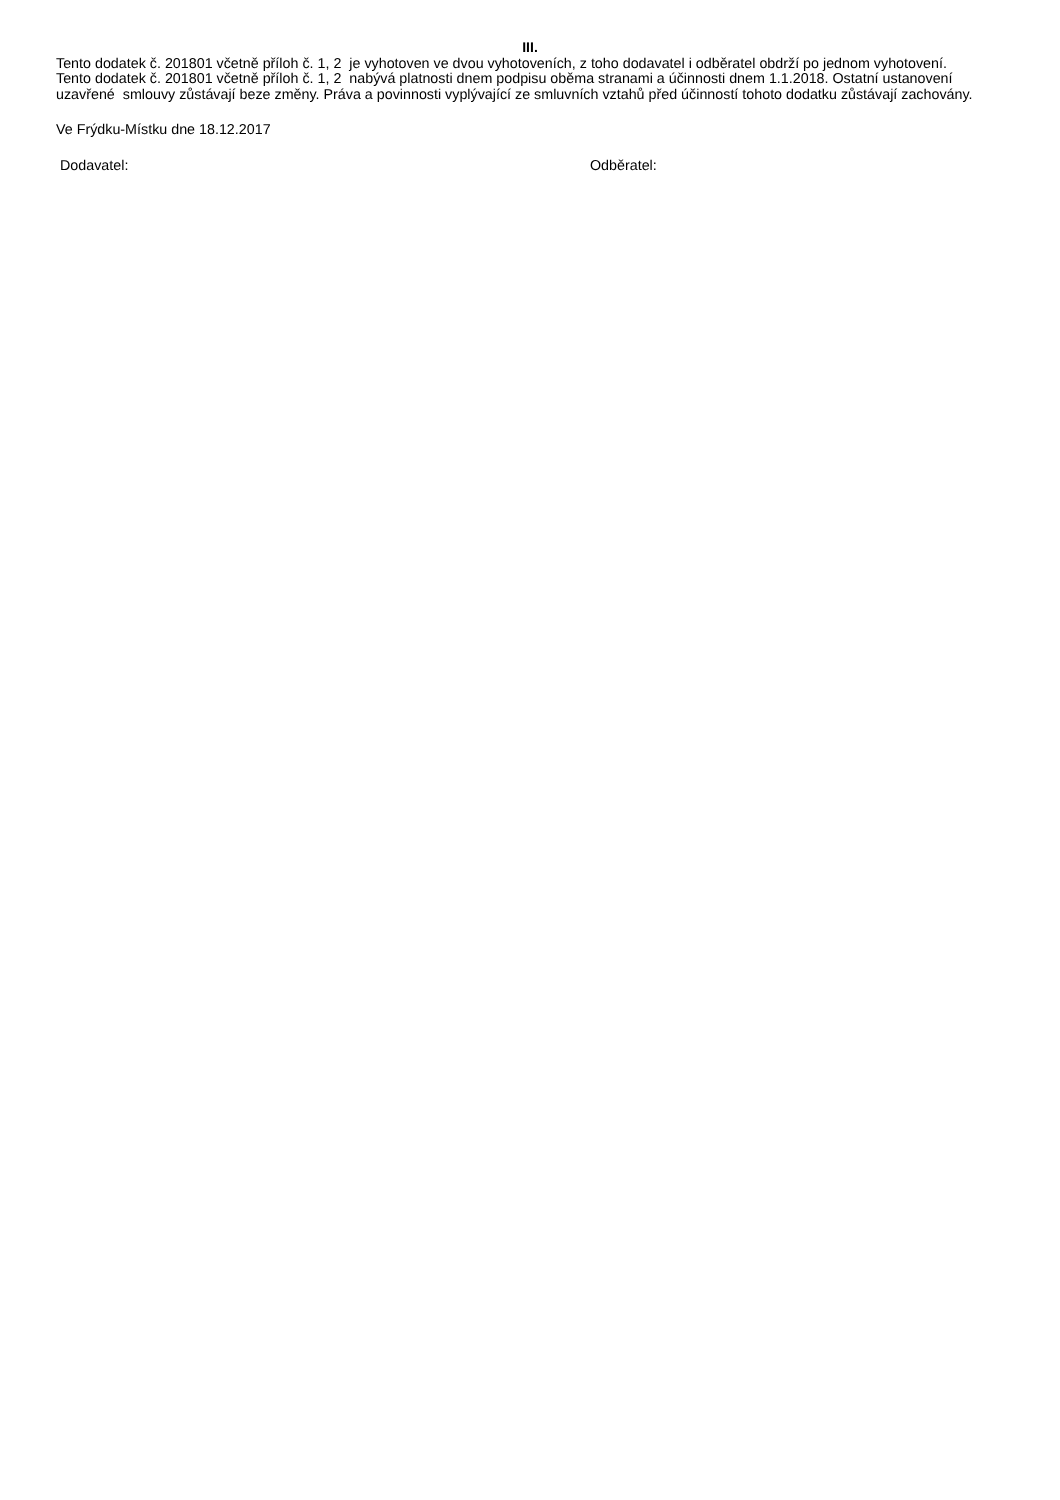III.
Tento dodatek č. 201801 včetně příloh č. 1, 2 je vyhotoven ve dvou vyhotoveních, z toho dodavatel i odběratel obdrží po jednom vyhotovení.
Tento dodatek č. 201801 včetně příloh č. 1, 2 nabývá platnosti dnem podpisu oběma stranami a účinnosti dnem 1.1.2018. Ostatní ustanovení uzavřené smlouvy zůstávají beze změny. Práva a povinnosti vyplývající ze smluvních vztahů před účinností tohoto dodatku zůstávají zachovány.
Ve Frýdku-Místku dne 18.12.2017
Dodavatel: Odběratel: